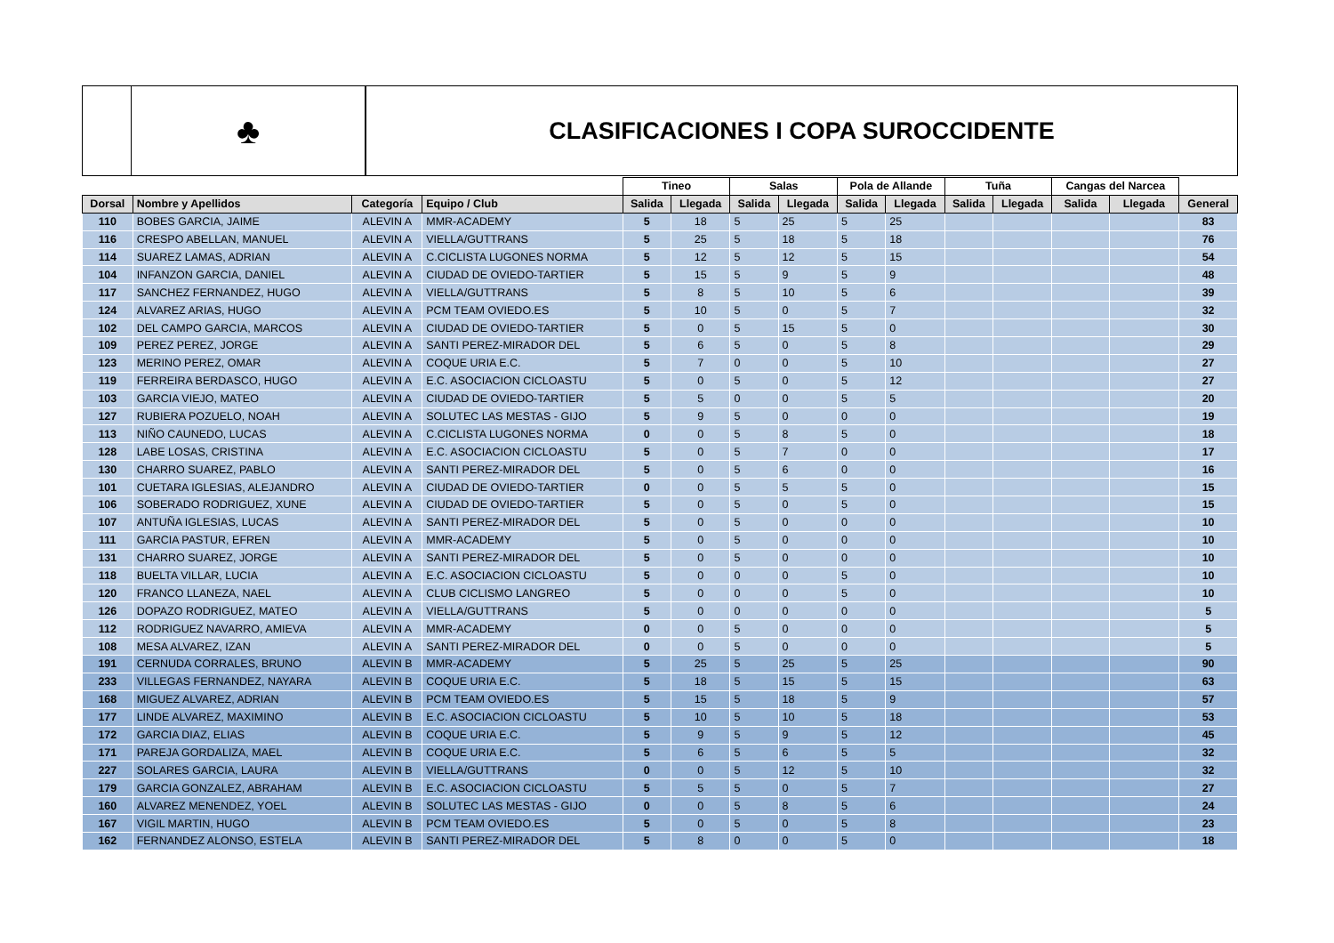♣
CLASIFICACIONES I COPA SUROCCIDENTE
| | | | | Tineo | | Salas | | Pola de Allande | | Tuña | | Cangas del Narcea | | |
| --- | --- | --- | --- | --- | --- | --- | --- | --- | --- | --- | --- | --- | --- | --- |
| Dorsal | Nombre y Apellidos | Categoría | Equipo / Club | Salida | Llegada | Salida | Llegada | Salida | Llegada | Salida | Llegada | Salida | Llegada | General |
| 110 | BOBES GARCIA, JAIME | ALEVIN A | MMR-ACADEMY | 5 | 18 | 5 | 25 | 5 | 25 | | | | | 83 |
| 116 | CRESPO ABELLAN, MANUEL | ALEVIN A | VIELLA/GUTTRANS | 5 | 25 | 5 | 18 | 5 | 18 | | | | | 76 |
| 114 | SUAREZ LAMAS, ADRIAN | ALEVIN A | C.CICLISTA LUGONES NORMA | 5 | 12 | 5 | 12 | 5 | 15 | | | | | 54 |
| 104 | INFANZON GARCIA, DANIEL | ALEVIN A | CIUDAD DE OVIEDO-TARTIER | 5 | 15 | 5 | 9 | 5 | 9 | | | | | 48 |
| 117 | SANCHEZ FERNANDEZ, HUGO | ALEVIN A | VIELLA/GUTTRANS | 5 | 8 | 5 | 10 | 5 | 6 | | | | | 39 |
| 124 | ALVAREZ ARIAS, HUGO | ALEVIN A | PCM TEAM OVIEDO.ES | 5 | 10 | 5 | 0 | 5 | 7 | | | | | 32 |
| 102 | DEL CAMPO GARCIA, MARCOS | ALEVIN A | CIUDAD DE OVIEDO-TARTIER | 5 | 0 | 5 | 15 | 5 | 0 | | | | | 30 |
| 109 | PEREZ PEREZ, JORGE | ALEVIN A | SANTI PEREZ-MIRADOR DEL | 5 | 6 | 5 | 0 | 5 | 8 | | | | | 29 |
| 123 | MERINO PEREZ, OMAR | ALEVIN A | COQUE URIA E.C. | 5 | 7 | 0 | 0 | 5 | 10 | | | | | 27 |
| 119 | FERREIRA BERDASCO, HUGO | ALEVIN A | E.C. ASOCIACION CICLOASTU | 5 | 0 | 5 | 0 | 5 | 12 | | | | | 27 |
| 103 | GARCIA VIEJO, MATEO | ALEVIN A | CIUDAD DE OVIEDO-TARTIER | 5 | 5 | 0 | 0 | 5 | 5 | | | | | 20 |
| 127 | RUBIERA POZUELO, NOAH | ALEVIN A | SOLUTEC LAS MESTAS - GIJO | 5 | 9 | 5 | 0 | 0 | 0 | | | | | 19 |
| 113 | NIÑO CAUNEDO, LUCAS | ALEVIN A | C.CICLISTA LUGONES NORMA | 0 | 0 | 5 | 8 | 5 | 0 | | | | | 18 |
| 128 | LABE LOSAS, CRISTINA | ALEVIN A | E.C. ASOCIACION CICLOASTU | 5 | 0 | 5 | 7 | 0 | 0 | | | | | 17 |
| 130 | CHARRO SUAREZ, PABLO | ALEVIN A | SANTI PEREZ-MIRADOR DEL | 5 | 0 | 5 | 6 | 0 | 0 | | | | | 16 |
| 101 | CUETARA IGLESIAS, ALEJANDRO | ALEVIN A | CIUDAD DE OVIEDO-TARTIER | 0 | 0 | 5 | 5 | 5 | 0 | | | | | 15 |
| 106 | SOBERADO RODRIGUEZ, XUNE | ALEVIN A | CIUDAD DE OVIEDO-TARTIER | 5 | 0 | 5 | 0 | 5 | 0 | | | | | 15 |
| 107 | ANTUÑA IGLESIAS, LUCAS | ALEVIN A | SANTI PEREZ-MIRADOR DEL | 5 | 0 | 5 | 0 | 0 | 0 | | | | | 10 |
| 111 | GARCIA PASTUR, EFREN | ALEVIN A | MMR-ACADEMY | 5 | 0 | 5 | 0 | 0 | 0 | | | | | 10 |
| 131 | CHARRO SUAREZ, JORGE | ALEVIN A | SANTI PEREZ-MIRADOR DEL | 5 | 0 | 5 | 0 | 0 | 0 | | | | | 10 |
| 118 | BUELTA VILLAR, LUCIA | ALEVIN A | E.C. ASOCIACION CICLOASTU | 5 | 0 | 0 | 0 | 5 | 0 | | | | | 10 |
| 120 | FRANCO LLANEZA, NAEL | ALEVIN A | CLUB CICLISMO LANGREO | 5 | 0 | 0 | 0 | 5 | 0 | | | | | 10 |
| 126 | DOPAZO RODRIGUEZ, MATEO | ALEVIN A | VIELLA/GUTTRANS | 5 | 0 | 0 | 0 | 0 | 0 | | | | | 5 |
| 112 | RODRIGUEZ NAVARRO, AMIEVA | ALEVIN A | MMR-ACADEMY | 0 | 0 | 5 | 0 | 0 | 0 | | | | | 5 |
| 108 | MESA ALVAREZ, IZAN | ALEVIN A | SANTI PEREZ-MIRADOR DEL | 0 | 0 | 5 | 0 | 0 | 0 | | | | | 5 |
| 191 | CERNUDA CORRALES, BRUNO | ALEVIN B | MMR-ACADEMY | 5 | 25 | 5 | 25 | 5 | 25 | | | | | 90 |
| 233 | VILLEGAS FERNANDEZ, NAYARA | ALEVIN B | COQUE URIA E.C. | 5 | 18 | 5 | 15 | 5 | 15 | | | | | 63 |
| 168 | MIGUEZ ALVAREZ, ADRIAN | ALEVIN B | PCM TEAM OVIEDO.ES | 5 | 15 | 5 | 18 | 5 | 9 | | | | | 57 |
| 177 | LINDE ALVAREZ, MAXIMINO | ALEVIN B | E.C. ASOCIACION CICLOASTU | 5 | 10 | 5 | 10 | 5 | 18 | | | | | 53 |
| 172 | GARCIA DIAZ, ELIAS | ALEVIN B | COQUE URIA E.C. | 5 | 9 | 5 | 9 | 5 | 12 | | | | | 45 |
| 171 | PAREJA GORDALIZA, MAEL | ALEVIN B | COQUE URIA E.C. | 5 | 6 | 5 | 6 | 5 | 5 | | | | | 32 |
| 227 | SOLARES GARCIA, LAURA | ALEVIN B | VIELLA/GUTTRANS | 0 | 0 | 5 | 12 | 5 | 10 | | | | | 32 |
| 179 | GARCIA GONZALEZ, ABRAHAM | ALEVIN B | E.C. ASOCIACION CICLOASTU | 5 | 5 | 5 | 0 | 5 | 7 | | | | | 27 |
| 160 | ALVAREZ MENENDEZ, YOEL | ALEVIN B | SOLUTEC LAS MESTAS - GIJO | 0 | 0 | 5 | 8 | 5 | 6 | | | | | 24 |
| 167 | VIGIL MARTIN, HUGO | ALEVIN B | PCM TEAM OVIEDO.ES | 5 | 0 | 5 | 0 | 5 | 8 | | | | | 23 |
| 162 | FERNANDEZ ALONSO, ESTELA | ALEVIN B | SANTI PEREZ-MIRADOR DEL | 5 | 8 | 0 | 0 | 5 | 0 | | | | | 18 |